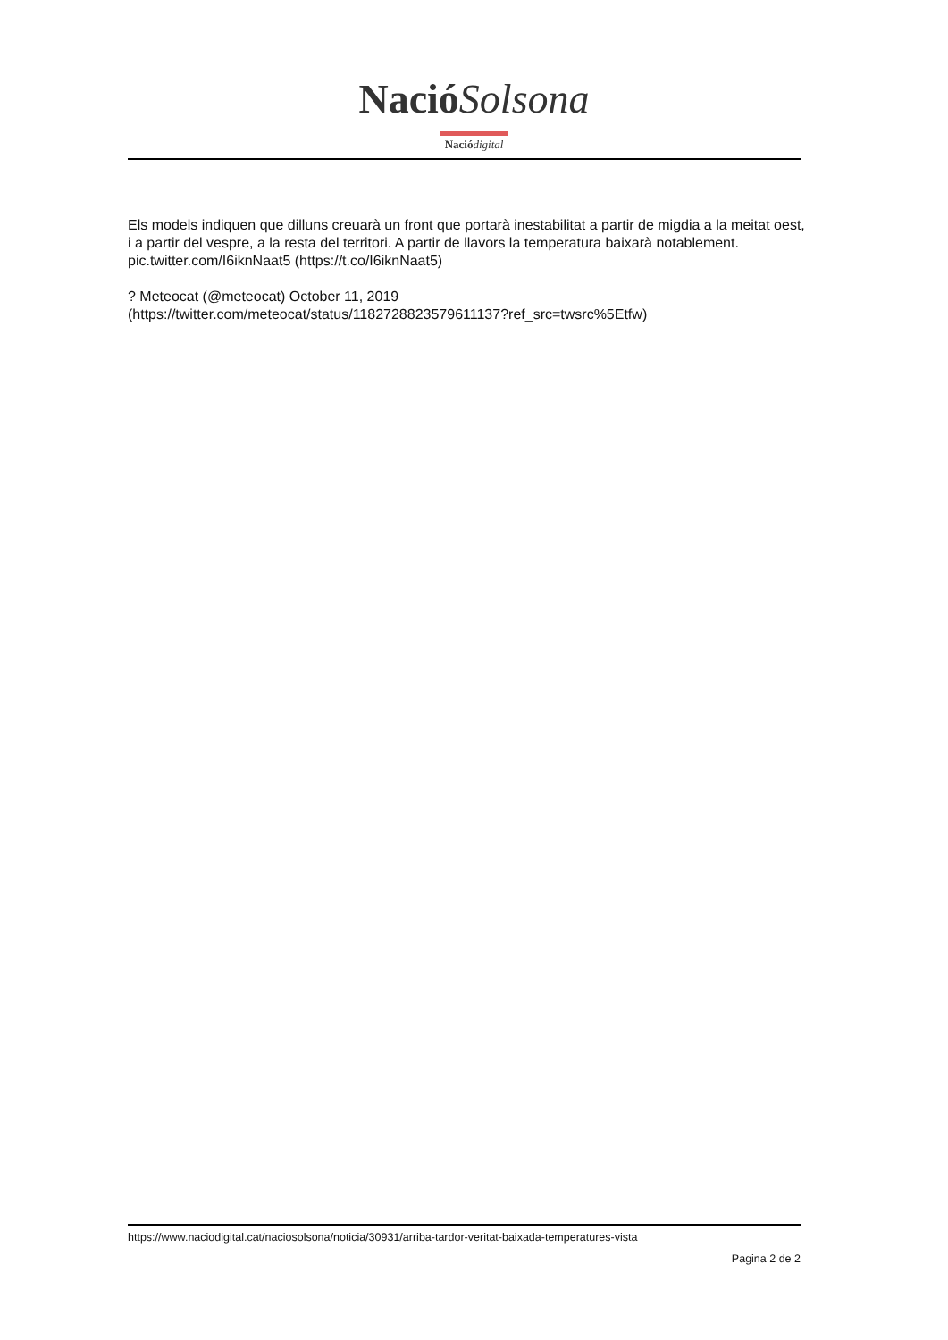Nació Solsona
Nació digital
Els models indiquen que dilluns creuarà un front que portarà inestabilitat a partir de migdia a la meitat oest, i a partir del vespre, a la resta del territori. A partir de llavors la temperatura baixarà notablement. pic.twitter.com/I6iknNaat5 (https://t.co/I6iknNaat5)
? Meteocat (@meteocat) October 11, 2019
(https://twitter.com/meteocat/status/1182728823579611137?ref_src=twsrc%5Etfw)
https://www.naciodigital.cat/naciosolsona/noticia/30931/arriba-tardor-veritat-baixada-temperatures-vista
Pagina 2 de 2